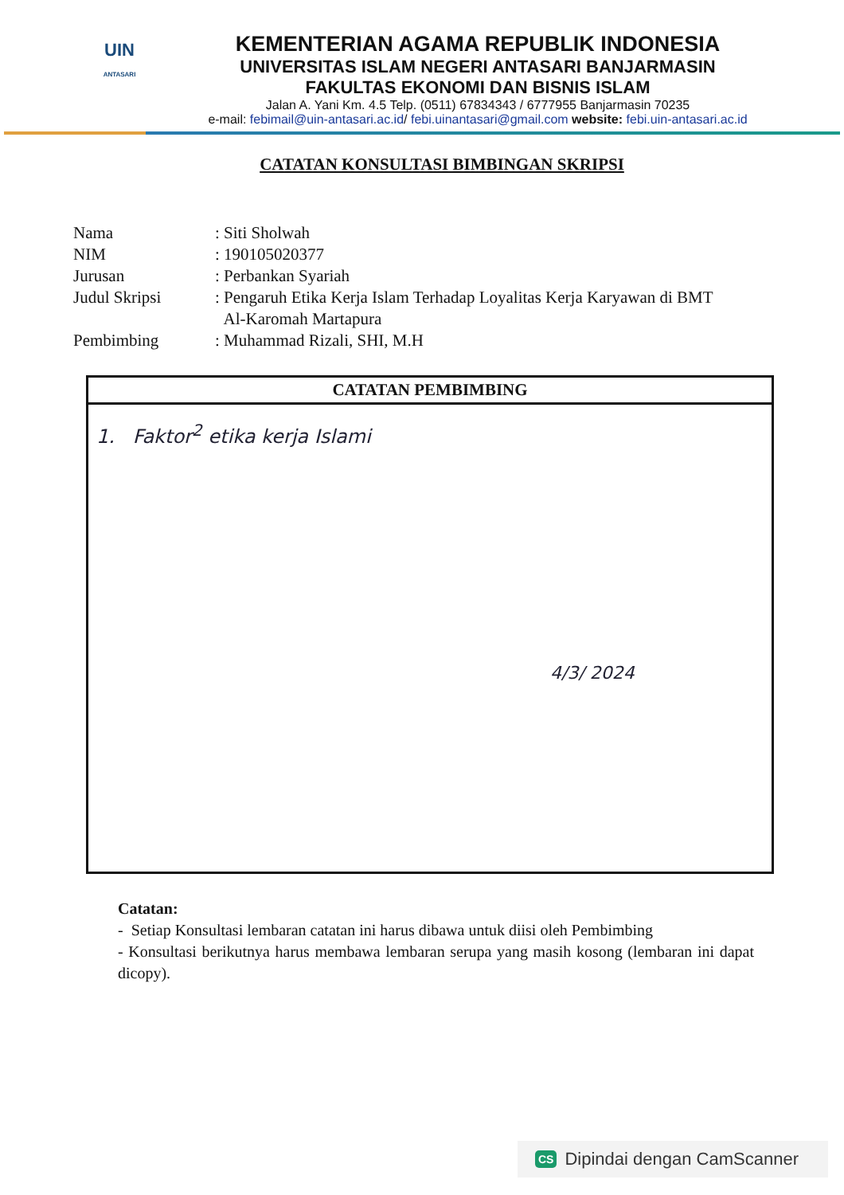UIN
ANTASARI
KEMENTERIAN AGAMA REPUBLIK INDONESIA
UNIVERSITAS ISLAM NEGERI ANTASARI BANJARMASIN
FAKULTAS EKONOMI DAN BISNIS ISLAM
Jalan A. Yani Km. 4.5 Telp. (0511) 67834343 / 6777955 Banjarmasin 70235
e-mail: febimail@uin-antasari.ac.id/ febi.uinantasari@gmail.com website: febi.uin-antasari.ac.id
CATATAN KONSULTASI BIMBINGAN SKRIPSI
| Nama | : Siti Sholwah |
| NIM | : 190105020377 |
| Jurusan | : Perbankan Syariah |
| Judul Skripsi | : Pengaruh Etika Kerja Islam Terhadap Loyalitas Kerja Karyawan di BMT Al-Karomah Martapura |
| Pembimbing | : Muhammad Rizali, SHI, M.H |
CATATAN PEMBIMBING
1. Faktor<sup>2</sup> etika kerja Islami
4/3/ 2024
Catatan:
- Setiap Konsultasi lembaran catatan ini harus dibawa untuk diisi oleh Pembimbing
- Konsultasi berikutnya harus membawa lembaran serupa yang masih kosong (lembaran ini dapat dicopy).
CS Dipindai dengan CamScanner